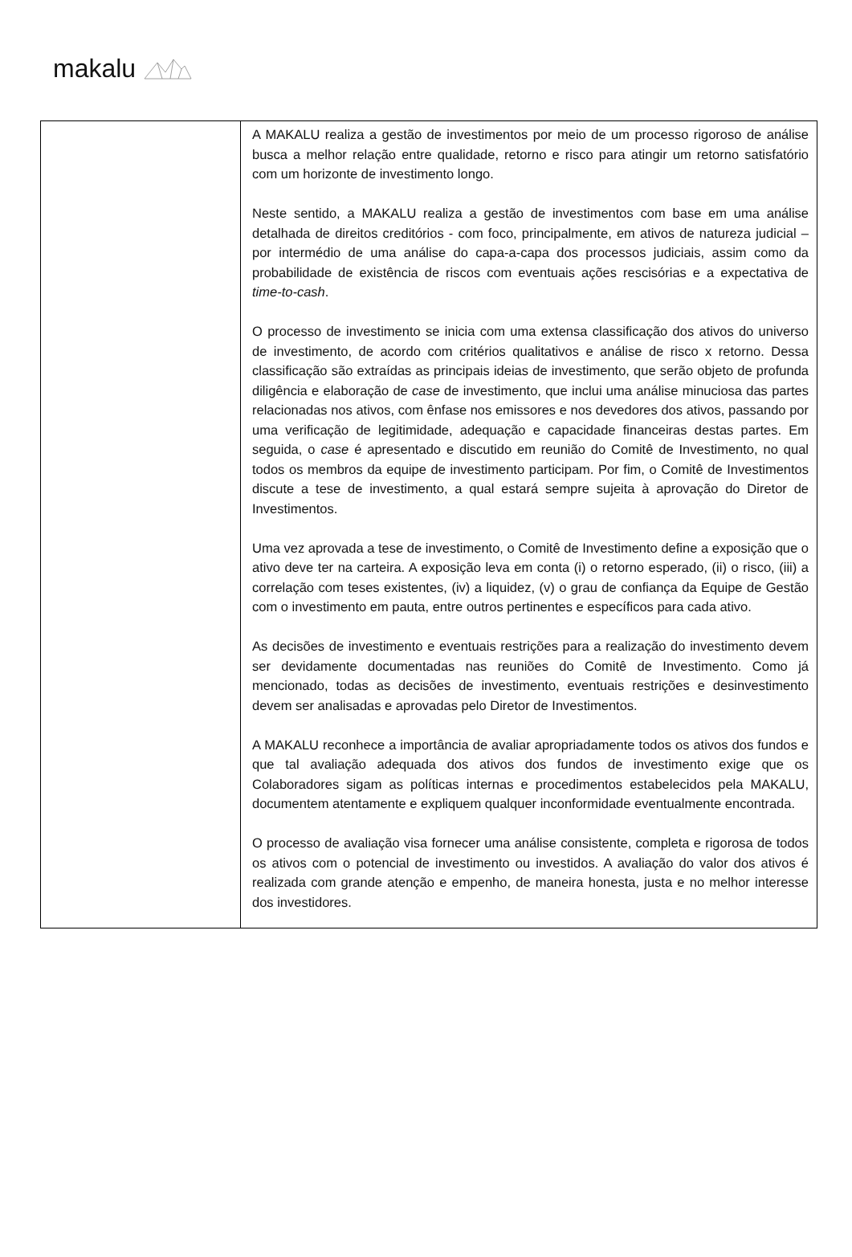makalu
| | A MAKALU realiza a gestão de investimentos por meio de um processo rigoroso de análise busca a melhor relação entre qualidade, retorno e risco para atingir um retorno satisfatório com um horizonte de investimento longo. Neste sentido, a MAKALU realiza a gestão de investimentos com base em uma análise detalhada de direitos creditórios - com foco, principalmente, em ativos de natureza judicial – por intermédio de uma análise do capa-a-capa dos processos judiciais, assim como da probabilidade de existência de riscos com eventuais ações rescisórias e a expectativa de time-to-cash . O processo de investimento se inicia com uma extensa classificação dos ativos do universo de investimento, de acordo com critérios qualitativos e análise de risco x retorno. Dessa classificação são extraídas as principais ideias de investimento, que serão objeto de profunda diligência e elaboração de case de investimento, que inclui uma análise minuciosa das partes relacionadas nos ativos, com ênfase nos emissores e nos devedores dos ativos, passando por uma verificação de legitimidade, adequação e capacidade financeiras destas partes. Em seguida, o case é apresentado e discutido em reunião do Comitê de Investimento, no qual todos os membros da equipe de investimento participam. Por fim, o Comitê de Investimentos discute a tese de investimento, a qual estará sempre sujeita à aprovação do Diretor de Investimentos. Uma vez aprovada a tese de investimento, o Comitê de Investimento define a exposição que o ativo deve ter na carteira. A exposição leva em conta (i) o retorno esperado, (ii) o risco, (iii) a correlação com teses existentes, (iv) a liquidez, (v) o grau de confiança da Equipe de Gestão com o investimento em pauta, entre outros pertinentes e específicos para cada ativo. As decisões de investimento e eventuais restrições para a realização do investimento devem ser devidamente documentadas nas reuniões do Comitê de Investimento. Como já mencionado, todas as decisões de investimento, eventuais restrições e desinvestimento devem ser analisadas e aprovadas pelo Diretor de Investimentos. A MAKALU reconhece a importância de avaliar apropriadamente todos os ativos dos fundos e que tal avaliação adequada dos ativos dos fundos de investimento exige que os Colaboradores sigam as políticas internas e procedimentos estabelecidos pela MAKALU, documentem atentamente e expliquem qualquer inconformidade eventualmente encontrada. O processo de avaliação visa fornecer uma análise consistente, completa e rigorosa de todos os ativos com o potencial de investimento ou investidos. A avaliação do valor dos ativos é realizada com grande atenção e empenho, de maneira honesta, justa e no melhor interesse dos investidores. |